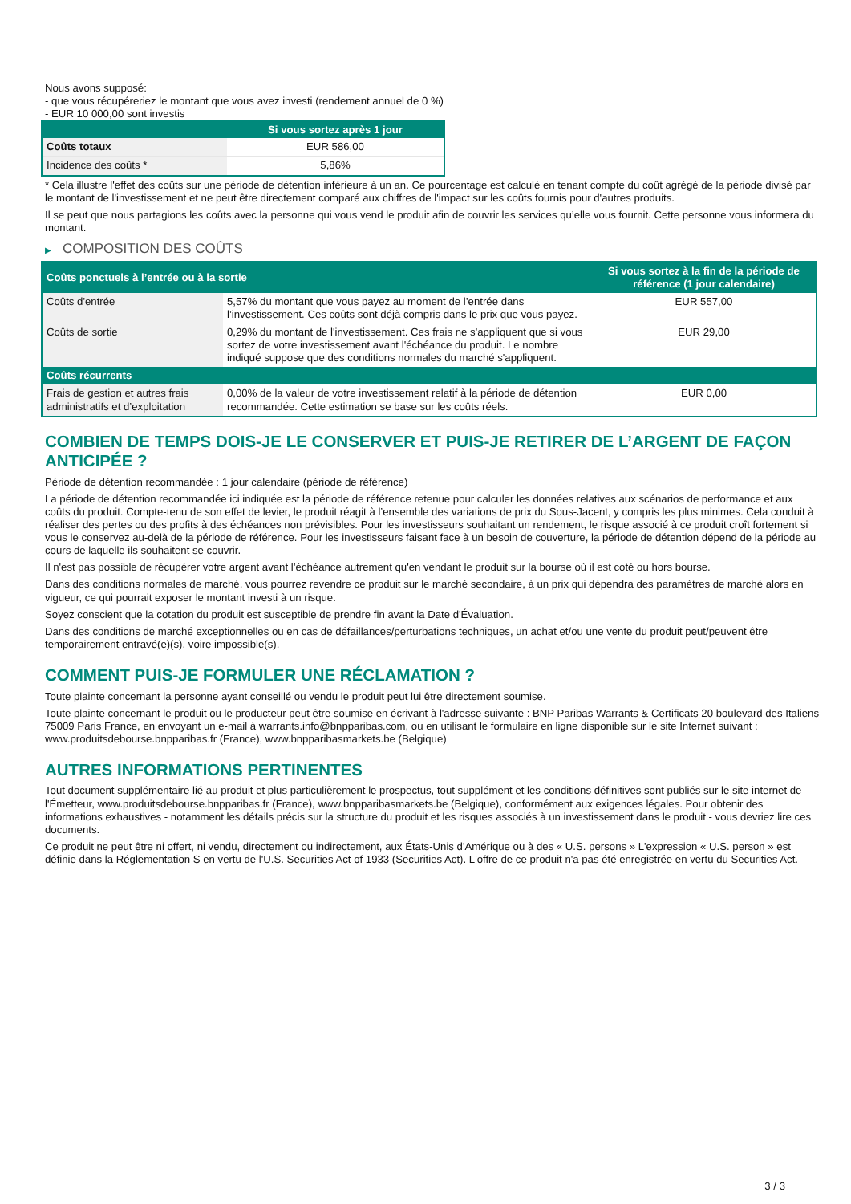Nous avons supposé:
- que vous récupéreriez le montant que vous avez investi (rendement annuel de 0 %)
- EUR 10 000,00 sont investis
| | Si vous sortez après 1 jour |
| --- | --- |
| Coûts totaux | EUR 586,00 |
| Incidence des coûts * | 5,86% |
* Cela illustre l'effet des coûts sur une période de détention inférieure à un an. Ce pourcentage est calculé en tenant compte du coût agrégé de la période divisé par le montant de l'investissement et ne peut être directement comparé aux chiffres de l'impact sur les coûts fournis pour d'autres produits.
Il se peut que nous partagions les coûts avec la personne qui vous vend le produit afin de couvrir les services qu’elle vous fournit. Cette personne vous informera du montant.
▶ COMPOSITION DES COÛTS
| Coûts ponctuels à l’entrée ou à la sortie | | Si vous sortez à la fin de la période de référence (1 jour calendaire) |
| --- | --- | --- |
| Coûts d'entrée | 5,57% du montant que vous payez au moment de l’entrée dans l’investissement. Ces coûts sont déjà compris dans le prix que vous payez. | EUR 557,00 |
| Coûts de sortie | 0,29% du montant de l'investissement. Ces frais ne s'appliquent que si vous sortez de votre investissement avant l'échéance du produit. Le nombre indiqué suppose que des conditions normales du marché s'appliquent. | EUR 29,00 |
| Coûts récurrents | | |
| Frais de gestion et autres frais administratifs et d’exploitation | 0,00% de la valeur de votre investissement relatif à la période de détention recommandée. Cette estimation se base sur les coûts réels. | EUR 0,00 |
COMBIEN DE TEMPS DOIS-JE LE CONSERVER ET PUIS-JE RETIRER DE L’ARGENT DE FAÇON ANTICIPÉE ?
Période de détention recommandée : 1 jour calendaire (période de référence)
La période de détention recommandée ici indiquée est la période de référence retenue pour calculer les données relatives aux scénarios de performance et aux coûts du produit. Compte-tenu de son effet de levier, le produit réagit à l’ensemble des variations de prix du Sous-Jacent, y compris les plus minimes. Cela conduit à réaliser des pertes ou des profits à des échéances non prévisibles. Pour les investisseurs souhaitant un rendement, le risque associé à ce produit croît fortement si vous le conservez au-delà de la période de référence. Pour les investisseurs faisant face à un besoin de couverture, la période de détention dépend de la période au cours de laquelle ils souhaitent se couvrir.
Il n'est pas possible de récupérer votre argent avant l’échéance autrement qu'en vendant le produit sur la bourse où il est coté ou hors bourse.
Dans des conditions normales de marché, vous pourrez revendre ce produit sur le marché secondaire, à un prix qui dépendra des paramètres de marché alors en vigueur, ce qui pourrait exposer le montant investi à un risque.
Soyez conscient que la cotation du produit est susceptible de prendre fin avant la Date d'Évaluation.
Dans des conditions de marché exceptionnelles ou en cas de défaillances/perturbations techniques, un achat et/ou une vente du produit peut/peuvent être temporairement entravé(e)(s), voire impossible(s).
COMMENT PUIS-JE FORMULER UNE RÉCLAMATION ?
Toute plainte concernant la personne ayant conseillé ou vendu le produit peut lui être directement soumise.
Toute plainte concernant le produit ou le producteur peut être soumise en écrivant à l'adresse suivante : BNP Paribas Warrants & Certificats 20 boulevard des Italiens 75009 Paris France, en envoyant un e-mail à warrants.info@bnpparibas.com, ou en utilisant le formulaire en ligne disponible sur le site Internet suivant : www.produitsdebourse.bnpparibas.fr (France), www.bnpparibasmarkets.be (Belgique)
AUTRES INFORMATIONS PERTINENTES
Tout document supplémentaire lié au produit et plus particulièrement le prospectus, tout supplément et les conditions définitives sont publiés sur le site internet de l'Émetteur, www.produitsdebourse.bnpparibas.fr (France), www.bnpparibasmarkets.be (Belgique), conformément aux exigences légales. Pour obtenir des informations exhaustives - notamment les détails précis sur la structure du produit et les risques associés à un investissement dans le produit - vous devriez lire ces documents.
Ce produit ne peut être ni offert, ni vendu, directement ou indirectement, aux États-Unis d'Amérique ou à des « U.S. persons » L'expression « U.S. person » est définie dans la Réglementation S en vertu de l'U.S. Securities Act of 1933 (Securities Act). L'offre de ce produit n'a pas été enregistrée en vertu du Securities Act.
3 / 3